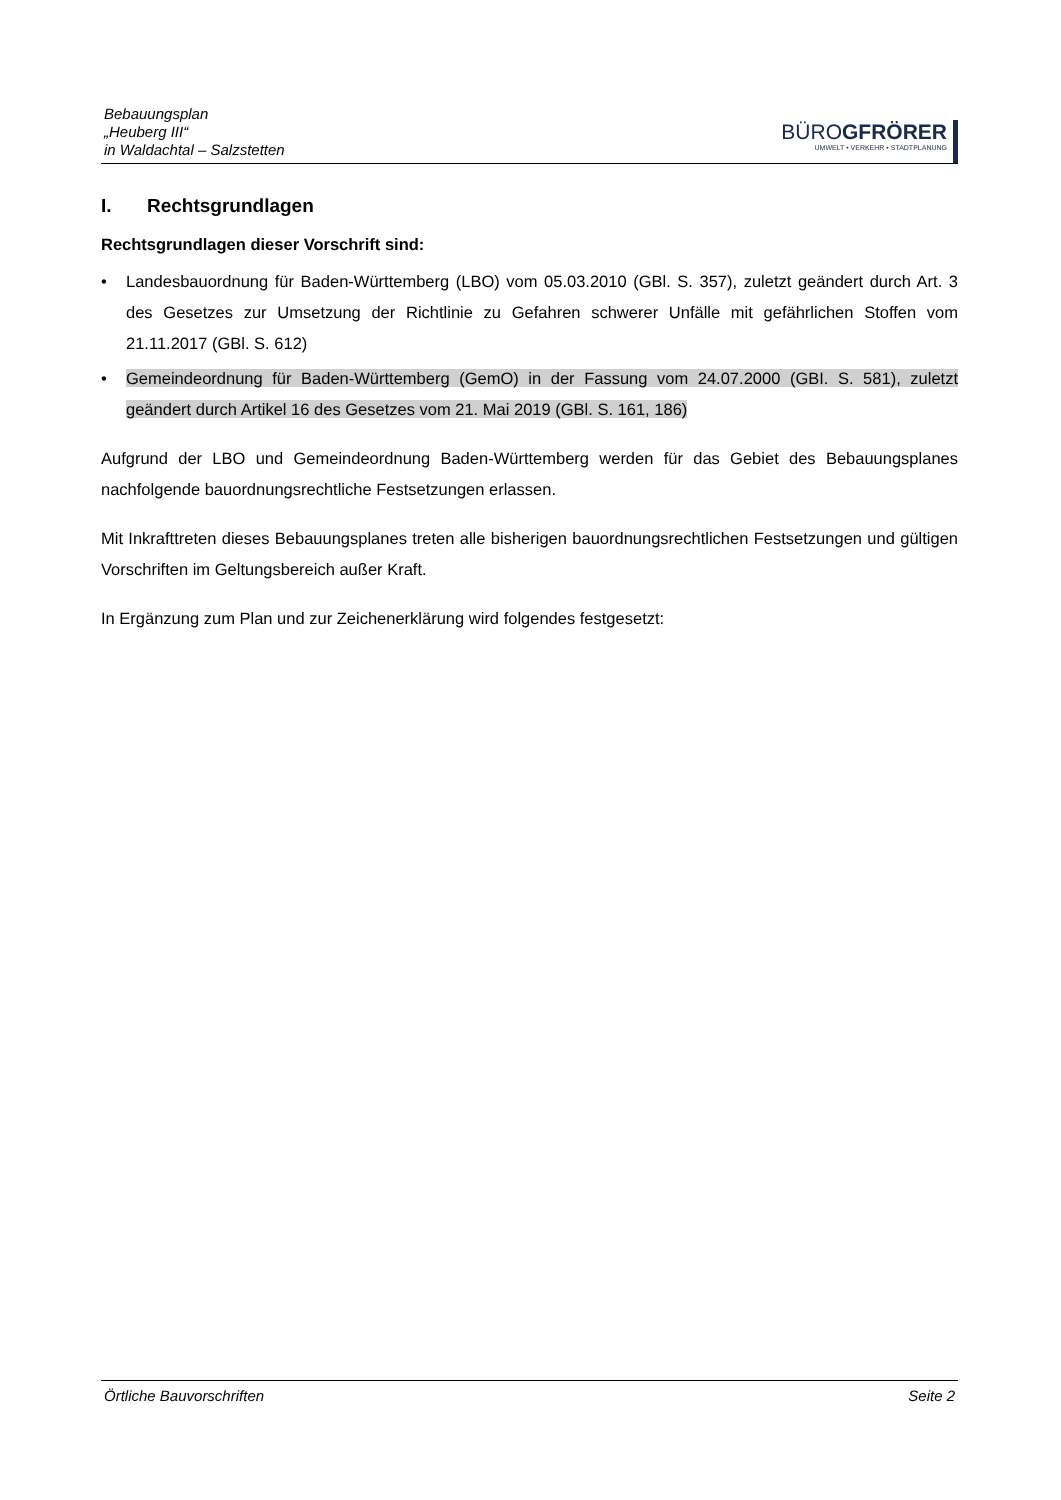Bebauungsplan
„Heuberg III“
in Waldachtal – Salzstetten
BÜROGFRÖRER
UMWELT • VERKEHR • STADTPLANUNG
I. Rechtsgrundlagen
Rechtsgrundlagen dieser Vorschrift sind:
• Landesbauordnung für Baden-Württemberg (LBO) vom 05.03.2010 (GBl. S. 357), zuletzt geändert durch Art. 3 des Gesetzes zur Umsetzung der Richtlinie zu Gefahren schwerer Unfälle mit gefährlichen Stoffen vom 21.11.2017 (GBl. S. 612)
• Gemeindeordnung für Baden-Württemberg (GemO) in der Fassung vom 24.07.2000 (GBI. S. 581), zuletzt geändert durch Artikel 16 des Gesetzes vom 21. Mai 2019 (GBl. S. 161, 186)
Aufgrund der LBO und Gemeindeordnung Baden-Württemberg werden für das Gebiet des Bebauungsplanes nachfolgende bauordnungsrechtliche Festsetzungen erlassen.
Mit Inkrafttreten dieses Bebauungsplanes treten alle bisherigen bauordnungsrechtlichen Festsetzungen und gültigen Vorschriften im Geltungsbereich außer Kraft.
In Ergänzung zum Plan und zur Zeichenerklärung wird folgendes festgesetzt:
Örtliche Bauvorschriften Seite 2